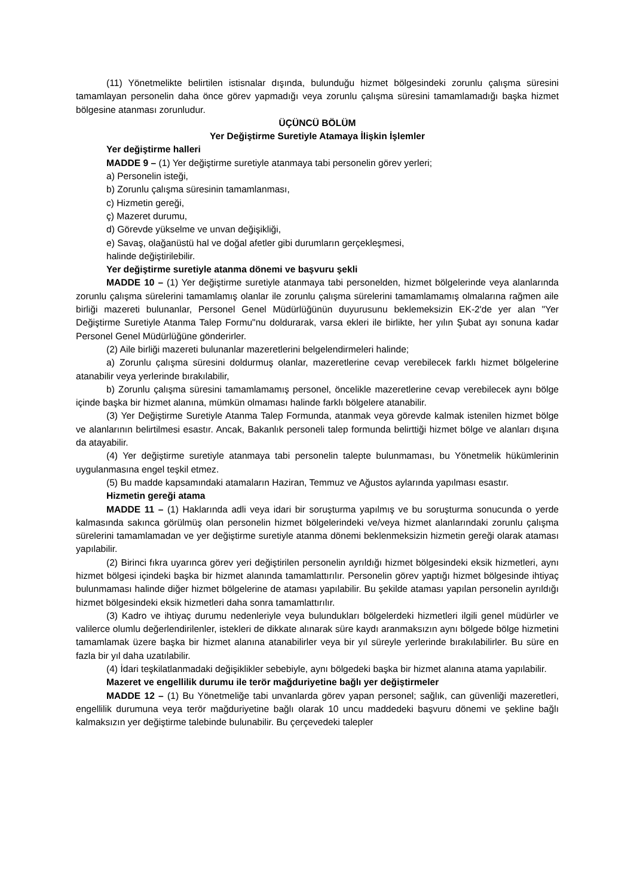(11) Yönetmelikte belirtilen istisnalar dışında, bulunduğu hizmet bölgesindeki zorunlu çalışma süresini tamamlayan personelin daha önce görev yapmadığı veya zorunlu çalışma süresini tamamlamadığı başka hizmet bölgesine atanması zorunludur.
ÜÇÜNCÜ BÖLÜM
Yer Değiştirme Suretiyle Atamaya İlişkin İşlemler
Yer değiştirme halleri
MADDE 9 – (1) Yer değiştirme suretiyle atanmaya tabi personelin görev yerleri;
a) Personelin isteği,
b) Zorunlu çalışma süresinin tamamlanması,
c) Hizmetin gereği,
ç) Mazeret durumu,
d) Görevde yükselme ve unvan değişikliği,
e) Savaş, olağanüstü hal ve doğal afetler gibi durumların gerçekleşmesi,
halinde değiştirilebilir.
Yer değiştirme suretiyle atanma dönemi ve başvuru şekli
MADDE 10 – (1) Yer değiştirme suretiyle atanmaya tabi personelden, hizmet bölgelerinde veya alanlarında zorunlu çalışma sürelerini tamamlamış olanlar ile zorunlu çalışma sürelerini tamamlamamış olmalarına rağmen aile birliği mazereti bulunanlar, Personel Genel Müdürlüğünün duyurusunu beklemeksizin EK-2'de yer alan "Yer Değiştirme Suretiyle Atanma Talep Formu"nu doldurarak, varsa ekleri ile birlikte, her yılın Şubat ayı sonuna kadar Personel Genel Müdürlüğüne gönderirler.
(2) Aile birliği mazereti bulunanlar mazeretlerini belgelendirmeleri halinde;
a) Zorunlu çalışma süresini doldurmuş olanlar, mazeretlerine cevap verebilecek farklı hizmet bölgelerine atanabilir veya yerlerinde bırakılabilir,
b) Zorunlu çalışma süresini tamamlamamış personel, öncelikle mazeretlerine cevap verebilecek aynı bölge içinde başka bir hizmet alanına, mümkün olmaması halinde farklı bölgelere atanabilir.
(3) Yer Değiştirme Suretiyle Atanma Talep Formunda, atanmak veya görevde kalmak istenilen hizmet bölge ve alanlarının belirtilmesi esastır. Ancak, Bakanlık personeli talep formunda belirttiği hizmet bölge ve alanları dışına da atayabilir.
(4) Yer değiştirme suretiyle atanmaya tabi personelin talepte bulunmaması, bu Yönetmelik hükümlerinin uygulanmasına engel teşkil etmez.
(5) Bu madde kapsamındaki atamaların Haziran, Temmuz ve Ağustos aylarında yapılması esastır.
Hizmetin gereği atama
MADDE 11 – (1) Haklarında adli veya idari bir soruşturma yapılmış ve bu soruşturma sonucunda o yerde kalmasında sakınca görülmüş olan personelin hizmet bölgelerindeki ve/veya hizmet alanlarındaki zorunlu çalışma sürelerini tamamlamadan ve yer değiştirme suretiyle atanma dönemi beklenmeksizin hizmetin gereği olarak ataması yapılabilir.
(2) Birinci fıkra uyarınca görev yeri değiştirilen personelin ayrıldığı hizmet bölgesindeki eksik hizmetleri, aynı hizmet bölgesi içindeki başka bir hizmet alanında tamamlattırılır. Personelin görev yaptığı hizmet bölgesinde ihtiyaç bulunmaması halinde diğer hizmet bölgelerine de ataması yapılabilir. Bu şekilde ataması yapılan personelin ayrıldığı hizmet bölgesindeki eksik hizmetleri daha sonra tamamlattırılır.
(3) Kadro ve ihtiyaç durumu nedenleriyle veya bulundukları bölgelerdeki hizmetleri ilgili genel müdürler ve valilerce olumlu değerlendirilenler, istekleri de dikkate alınarak süre kaydı aranmaksızın aynı bölgede bölge hizmetini tamamlamak üzere başka bir hizmet alanına atanabilirler veya bir yıl süreyle yerlerinde bırakılabilirler. Bu süre en fazla bir yıl daha uzatılabilir.
(4) İdari teşkilatlanmadaki değişiklikler sebebiyle, aynı bölgedeki başka bir hizmet alanına atama yapılabilir.
Mazeret ve engellilik durumu ile terör mağduriyetine bağlı yer değiştirmeler
MADDE 12 – (1) Bu Yönetmeliğe tabi unvanlarda görev yapan personel; sağlık, can güvenliği mazeretleri, engellilik durumuna veya terör mağduriyetine bağlı olarak 10 uncu maddedeki başvuru dönemi ve şekline bağlı kalmaksızın yer değiştirme talebinde bulunabilir. Bu çerçevedeki talepler